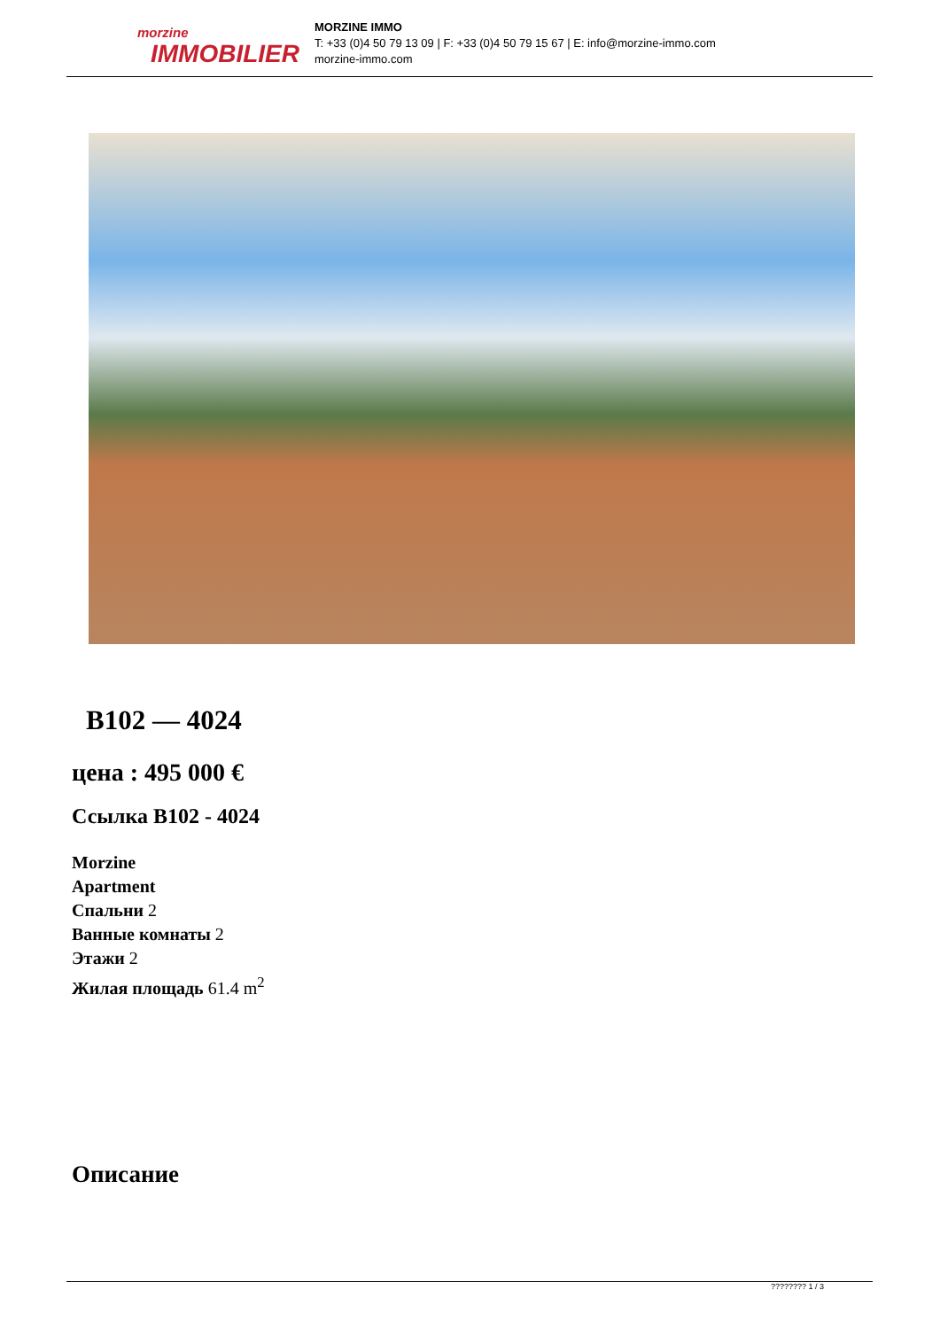morzine
IMMOBILIER
MORZINE IMMO
T: +33 (0)4 50 79 13 09 | F: +33 (0)4 50 79 15 67 | E: info@morzine-immo.com
morzine-immo.com
B102 — 4024
цена : 495 000 €
Ссылка B102 - 4024
Morzine
Apartment
Спальни 2
Ванные комнаты 2
Этажи 2
Жилая площадь 61.4 m<sup>2</sup>
Описание
???????? 1 / 3